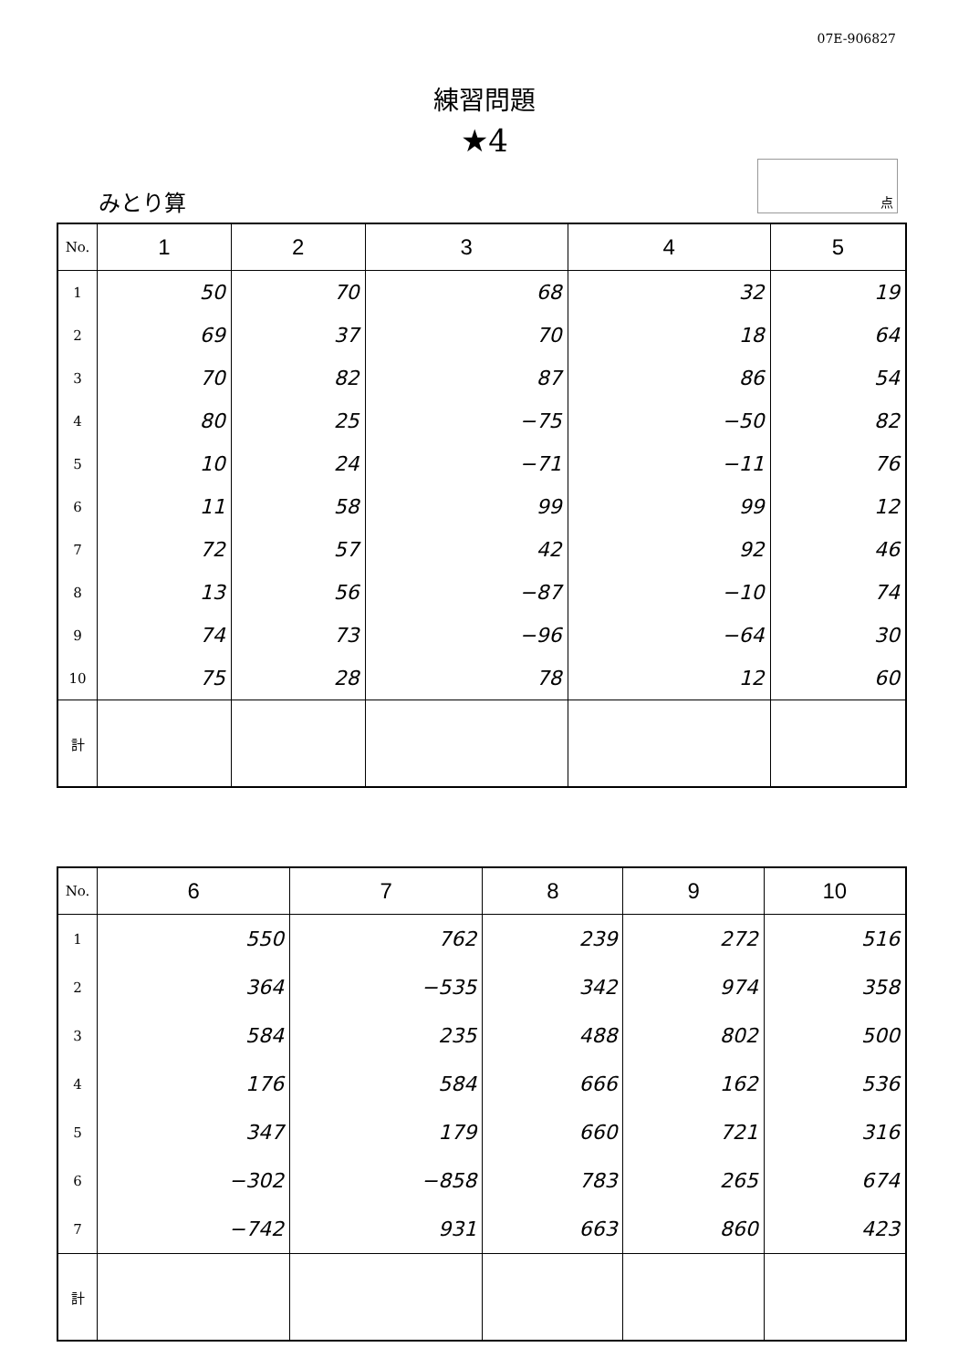07E-906827
練習問題
★4
みとり算
点
| No. | 1 | 2 | 3 | 4 | 5 |
| --- | --- | --- | --- | --- | --- |
| 1 | 50 | 70 | 68 | 32 | 19 |
| 2 | 69 | 37 | 70 | 18 | 64 |
| 3 | 70 | 82 | 87 | 86 | 54 |
| 4 | 80 | 25 | −75 | −50 | 82 |
| 5 | 10 | 24 | −71 | −11 | 76 |
| 6 | 11 | 58 | 99 | 99 | 12 |
| 7 | 72 | 57 | 42 | 92 | 46 |
| 8 | 13 | 56 | −87 | −10 | 74 |
| 9 | 74 | 73 | −96 | −64 | 30 |
| 10 | 75 | 28 | 78 | 12 | 60 |
| 計 | | | | | |
| No. | 6 | 7 | 8 | 9 | 10 |
| --- | --- | --- | --- | --- | --- |
| 1 | 550 | 762 | 239 | 272 | 516 |
| 2 | 364 | −535 | 342 | 974 | 358 |
| 3 | 584 | 235 | 488 | 802 | 500 |
| 4 | 176 | 584 | 666 | 162 | 536 |
| 5 | 347 | 179 | 660 | 721 | 316 |
| 6 | −302 | −858 | 783 | 265 | 674 |
| 7 | −742 | 931 | 663 | 860 | 423 |
| 計 | | | | | |